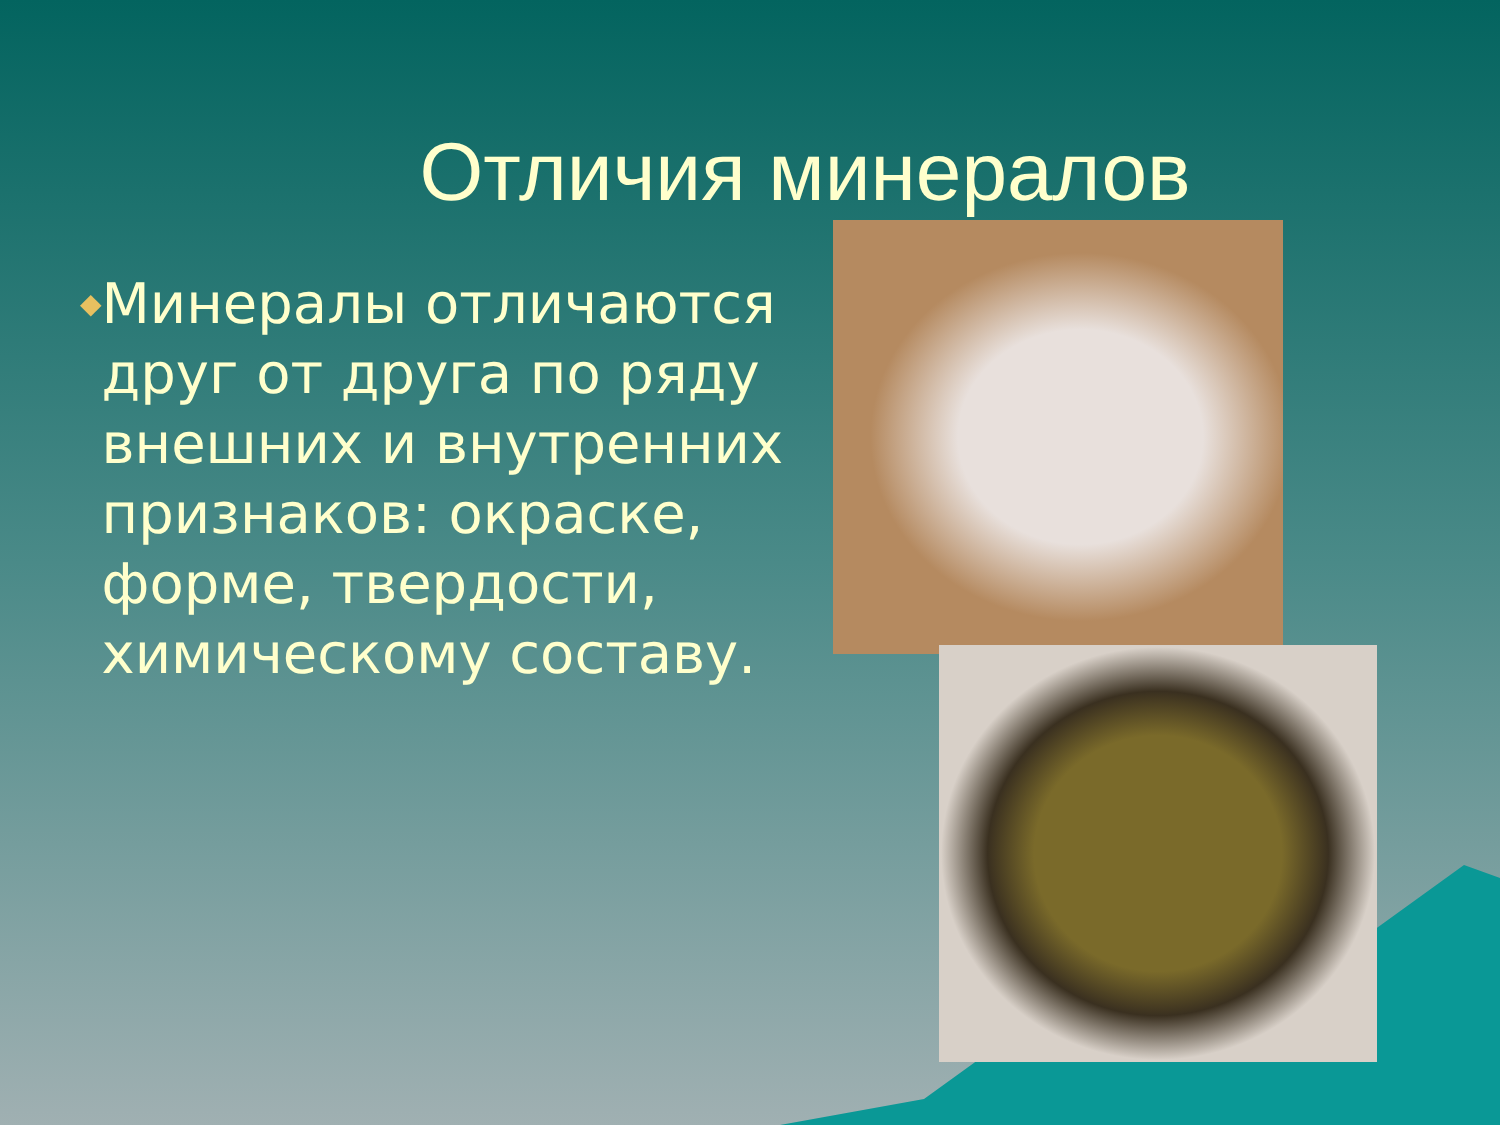Отличия минералов
◆
Минералы отличаются друг от друга по ряду внешних и внутренних признаков: окраске, форме, твердости, химическому составу.